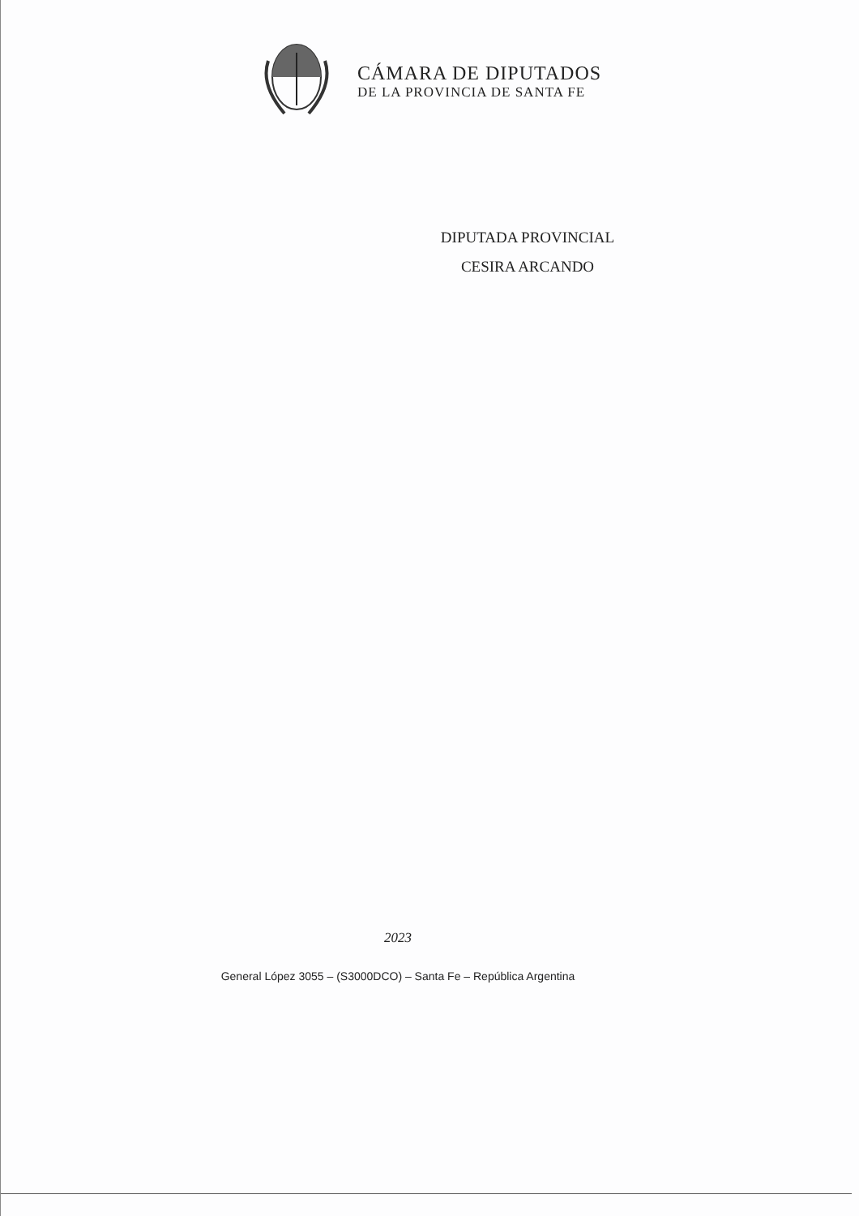CÁMARA DE DIPUTADOS
DE LA PROVINCIA DE SANTA FE
DIPUTADA PROVINCIAL
CESIRA ARCANDO
2023
General López 3055 – (S3000DCO) – Santa Fe – República Argentina